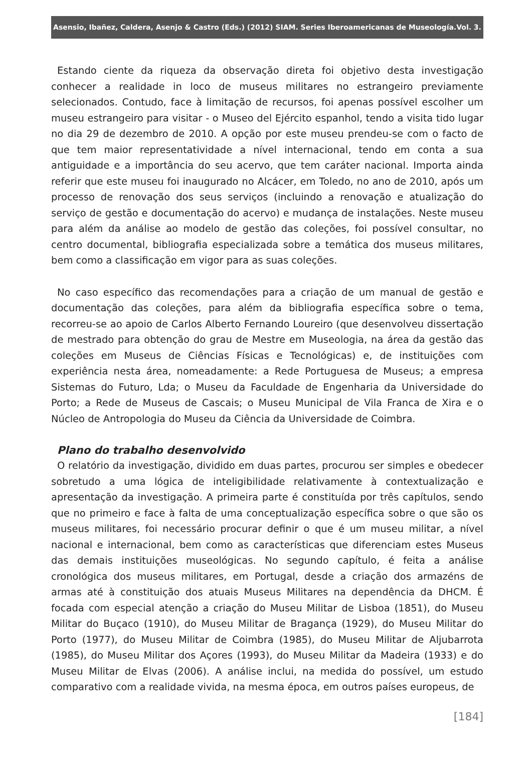Asensio, Ibañez, Caldera, Asenjo & Castro (Eds.) (2012) SIAM. Series Iberoamericanas de Museología.Vol. 3.
Estando ciente da riqueza da observação direta foi objetivo desta investigação conhecer a realidade in loco de museus militares no estrangeiro previamente selecionados. Contudo, face à limitação de recursos, foi apenas possível escolher um museu estrangeiro para visitar - o Museo del Ejército espanhol, tendo a visita tido lugar no dia 29 de dezembro de 2010. A opção por este museu prendeu-se com o facto de que tem maior representatividade a nível internacional, tendo em conta a sua antiguidade e a importância do seu acervo, que tem caráter nacional. Importa ainda referir que este museu foi inaugurado no Alcácer, em Toledo, no ano de 2010, após um processo de renovação dos seus serviços (incluindo a renovação e atualização do serviço de gestão e documentação do acervo) e mudança de instalações. Neste museu para além da análise ao modelo de gestão das coleções, foi possível consultar, no centro documental, bibliografia especializada sobre a temática dos museus militares, bem como a classificação em vigor para as suas coleções.
No caso específico das recomendações para a criação de um manual de gestão e documentação das coleções, para além da bibliografia específica sobre o tema, recorreu-se ao apoio de Carlos Alberto Fernando Loureiro (que desenvolveu dissertação de mestrado para obtenção do grau de Mestre em Museologia, na área da gestão das coleções em Museus de Ciências Físicas e Tecnológicas) e, de instituições com experiência nesta área, nomeadamente: a Rede Portuguesa de Museus; a empresa Sistemas do Futuro, Lda; o Museu da Faculdade de Engenharia da Universidade do Porto; a Rede de Museus de Cascais; o Museu Municipal de Vila Franca de Xira e o Núcleo de Antropologia do Museu da Ciência da Universidade de Coimbra.
Plano do trabalho desenvolvido
O relatório da investigação, dividido em duas partes, procurou ser simples e obedecer sobretudo a uma lógica de inteligibilidade relativamente à contextualização e apresentação da investigação. A primeira parte é constituída por três capítulos, sendo que no primeiro e face à falta de uma conceptualização específica sobre o que são os museus militares, foi necessário procurar definir o que é um museu militar, a nível nacional e internacional, bem como as características que diferenciam estes Museus das demais instituições museológicas. No segundo capítulo, é feita a análise cronológica dos museus militares, em Portugal, desde a criação dos armazéns de armas até à constituição dos atuais Museus Militares na dependência da DHCM. É focada com especial atenção a criação do Museu Militar de Lisboa (1851), do Museu Militar do Buçaco (1910), do Museu Militar de Bragança (1929), do Museu Militar do Porto (1977), do Museu Militar de Coimbra (1985), do Museu Militar de Aljubarrota (1985), do Museu Militar dos Açores (1993), do Museu Militar da Madeira (1933) e do Museu Militar de Elvas (2006). A análise inclui, na medida do possível, um estudo comparativo com a realidade vivida, na mesma época, em outros países europeus, de
[184]